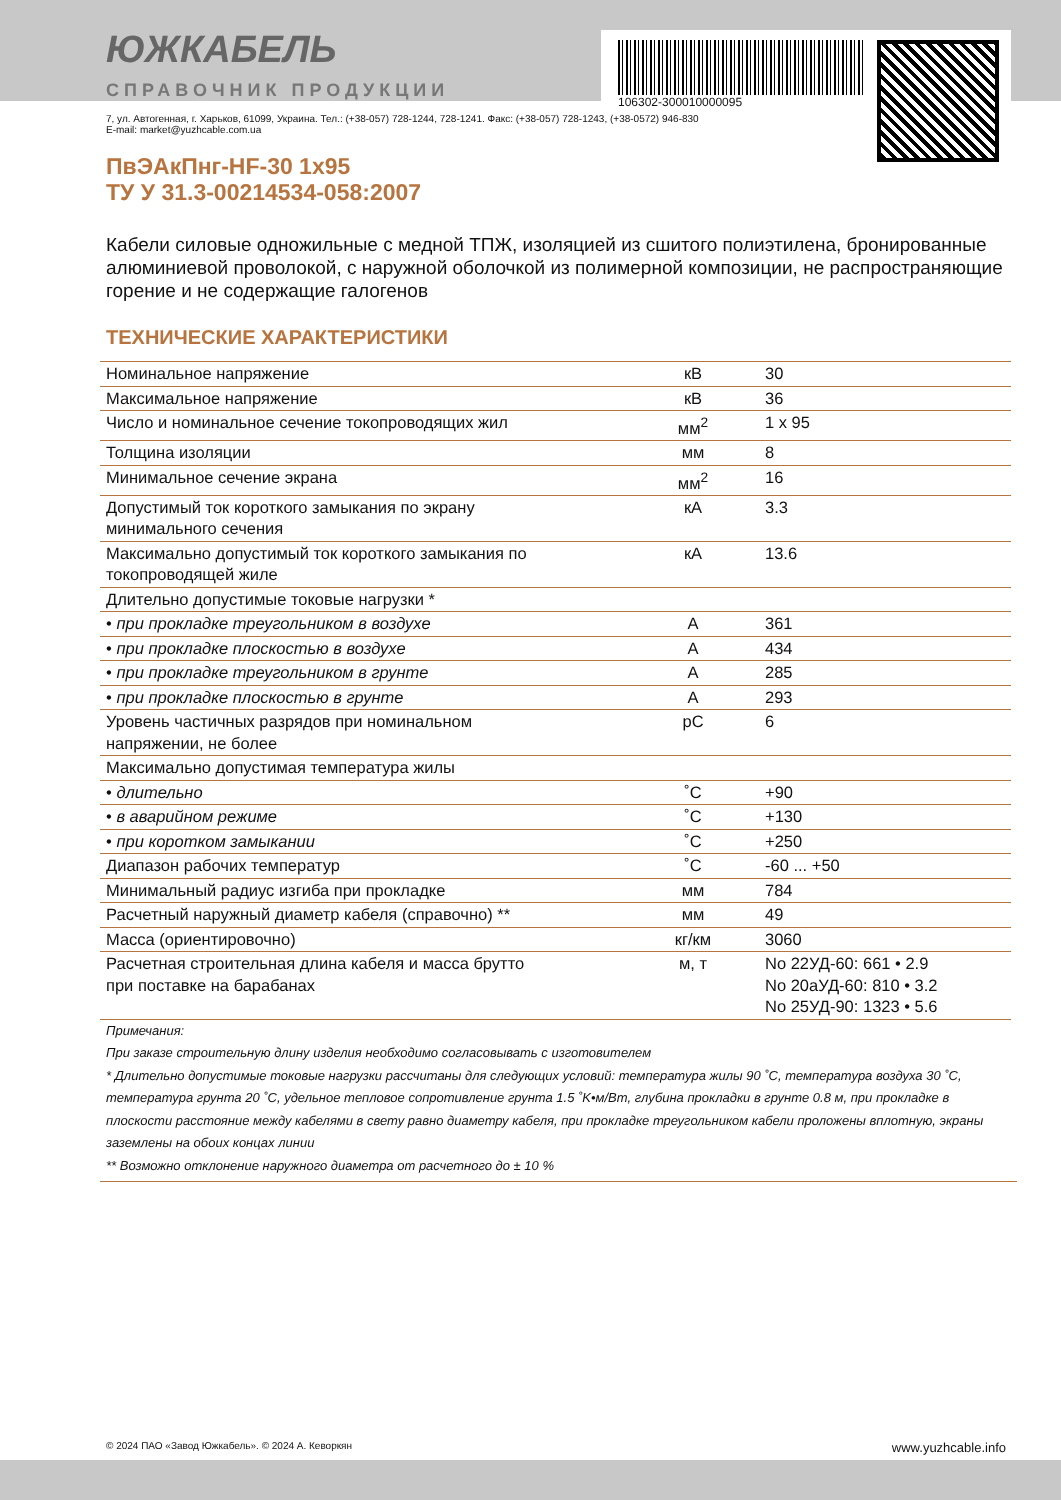106302-300010000095
ЮЖКАБЕЛЬ
СПРАВОЧНИК ПРОДУКЦИИ
7, ул. Автогенная, г. Харьков, 61099, Украина. Тел.: (+38-057) 728-1244, 728-1241. Факс: (+38-057) 728-1243, (+38-0572) 946-830
E-mail: market@yuzhcable.com.ua
ПвЭАкПнг-HF-30 1x95
ТУ У 31.3-00214534-058:2007
Кабели силовые одножильные с медной ТПЖ, изоляцией из сшитого полиэтилена, бронированные алюминиевой проволокой, с наружной оболочкой из полимерной композиции, не распространяющие горение и не содержащие галогенов
ТЕХНИЧЕСКИЕ ХАРАКТЕРИСТИКИ
| Номинальное напряжение | кВ | 30 |
| Максимальное напряжение | кВ | 36 |
| Число и номинальное сечение токопроводящих жил | мм<sup>2</sup> | 1 x 95 |
| Толщина изоляции | мм | 8 |
| Минимальное сечение экрана | мм<sup>2</sup> | 16 |
| Допустимый ток короткого замыкания по экрану минимального сечения | кА | 3.3 |
| Максимально допустимый ток короткого замыкания по токопроводящей жиле | кА | 13.6 |
| Длительно допустимые токовые нагрузки * | | |
| • при прокладке треугольником в воздухе | А | 361 |
| • при прокладке плоскостью в воздухе | А | 434 |
| • при прокладке треугольником в грунте | А | 285 |
| • при прокладке плоскостью в грунте | А | 293 |
| Уровень частичных разрядов при номинальном напряжении, не более | pC | 6 |
| Максимально допустимая температура жилы | | |
| • длительно | ˚C | +90 |
| • в аварийном режиме | ˚C | +130 |
| • при коротком замыкании | ˚C | +250 |
| Диапазон рабочих температур | ˚C | -60 ... +50 |
| Минимальный радиус изгиба при прокладке | мм | 784 |
| Расчетный наружный диаметр кабеля (справочно) ** | мм | 49 |
| Масса (ориентировочно) | кг/км | 3060 |
| Расчетная строительная длина кабеля и масса брутто при поставке на барабанах | м, т | No 22УД-60: 661 • 2.9 No 20аУД-60: 810 • 3.2 No 25УД-90: 1323 • 5.6 |
Примечания:
При заказе строительную длину изделия необходимо согласовывать с изготовителем
* Длительно допустимые токовые нагрузки рассчитаны для следующих условий: температура жилы 90 ˚C, температура воздуха 30 ˚C, температура грунта 20 ˚C, удельное тепловое сопротивление грунта 1.5 ˚K•м/Вт, глубина прокладки в грунте 0.8 м, при прокладке в плоскости расстояние между кабелями в свету равно диаметру кабеля, при прокладке треугольником кабели проложены вплотную, экраны заземлены на обоих концах линии
** Возможно отклонение наружного диаметра от расчетного до ± 10 %
© 2024 ПАО «Завод Южкабель». © 2024 А. Кеворкян www.yuzhcable.info